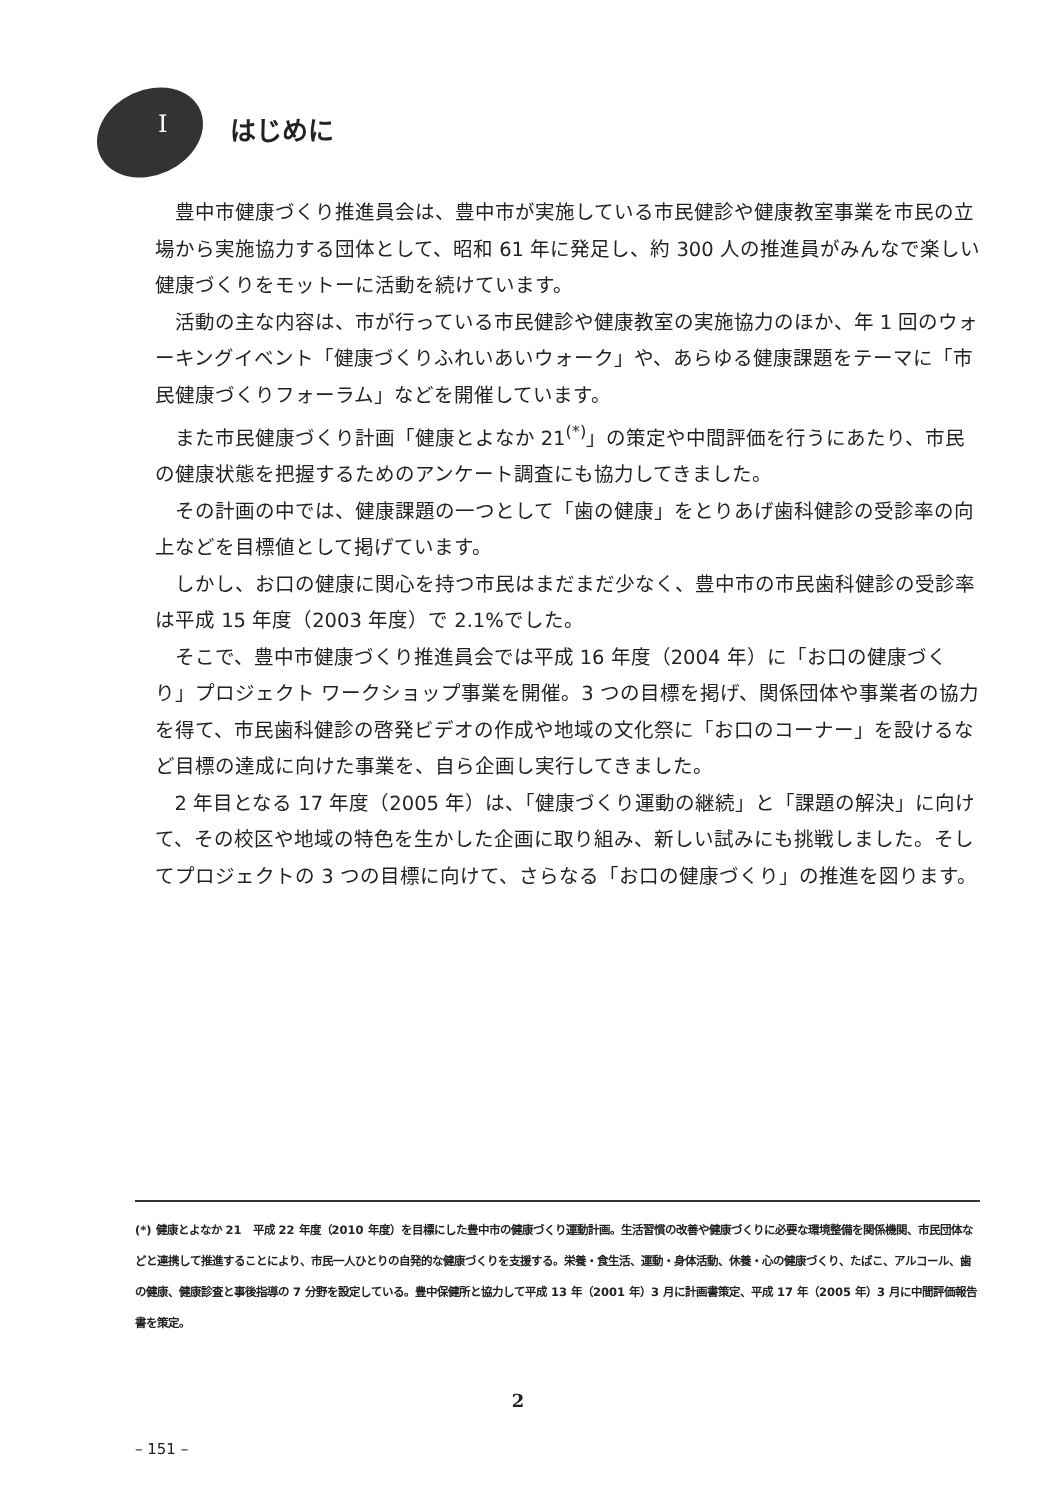Iはじめに
豊中市健康づくり推進員会は、豊中市が実施している市民健診や健康教室事業を市民の立場から実施協力する団体として、昭和 61 年に発足し、約 300 人の推進員がみんなで楽しい健康づくりをモットーに活動を続けています。
活動の主な内容は、市が行っている市民健診や健康教室の実施協力のほか、年 1 回のウォーキングイベント「健康づくりふれいあいウォーク」や、あらゆる健康課題をテーマに「市民健康づくりフォーラム」などを開催しています。
また市民健康づくり計画「健康とよなか 21<sup>(*)</sup>」の策定や中間評価を行うにあたり、市民の健康状態を把握するためのアンケート調査にも協力してきました。
その計画の中では、健康課題の一つとして「歯の健康」をとりあげ歯科健診の受診率の向上などを目標値として掲げています。
しかし、お口の健康に関心を持つ市民はまだまだ少なく、豊中市の市民歯科健診の受診率は平成 15 年度（2003 年度）で 2.1%でした。
そこで、豊中市健康づくり推進員会では平成 16 年度（2004 年）に「お口の健康づくり」プロジェクト ワークショップ事業を開催。3 つの目標を掲げ、関係団体や事業者の協力を得て、市民歯科健診の啓発ビデオの作成や地域の文化祭に「お口のコーナー」を設けるなど目標の達成に向けた事業を、自ら企画し実行してきました。
2 年目となる 17 年度（2005 年）は、「健康づくり運動の継続」と「課題の解決」に向けて、その校区や地域の特色を生かした企画に取り組み、新しい試みにも挑戦しました。そしてプロジェクトの 3 つの目標に向けて、さらなる「お口の健康づくり」の推進を図ります。
(*) 健康とよなか 21　平成 22 年度（2010 年度）を目標にした豊中市の健康づくり運動計画。生活習慣の改善や健康づくりに必要な環境整備を関係機関、市民団体などと連携して推進することにより、市民一人ひとりの自発的な健康づくりを支援する。栄養・食生活、運動・身体活動、休養・心の健康づくり、たばこ、アルコール、歯の健康、健康診査と事後指導の 7 分野を設定している。豊中保健所と協力して平成 13 年（2001 年）3 月に計画書策定、平成 17 年（2005 年）3 月に中間評価報告書を策定。
2
– 151 –